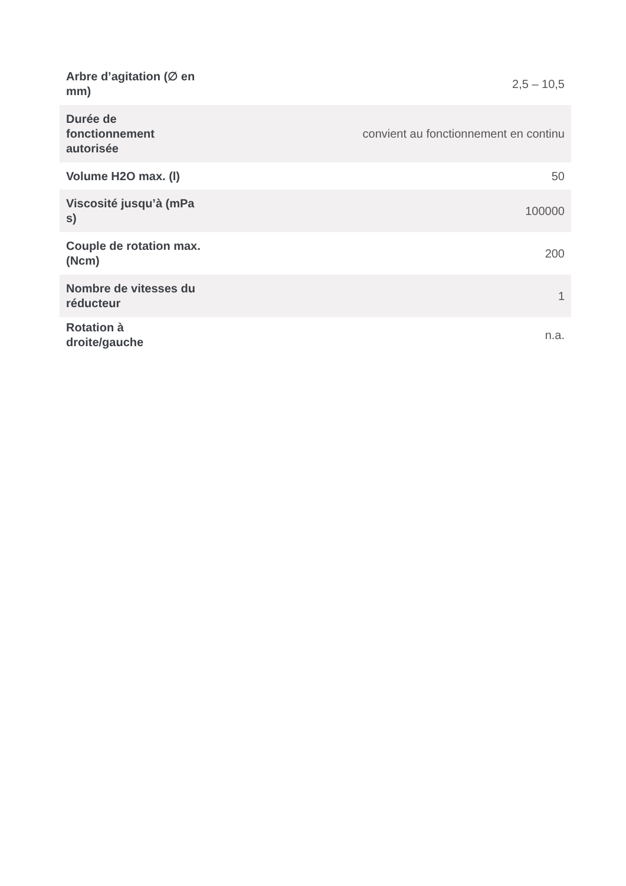| Arbre d’agitation (∅ en mm) | 2,5 – 10,5 |
| Durée de fonctionnement autorisée | convient au fonctionnement en continu |
| Volume H2O max. (l) | 50 |
| Viscosité jusqu’à (mPa s) | 100000 |
| Couple de rotation max. (Ncm) | 200 |
| Nombre de vitesses du réducteur | 1 |
| Rotation à droite/gauche | n.a. |